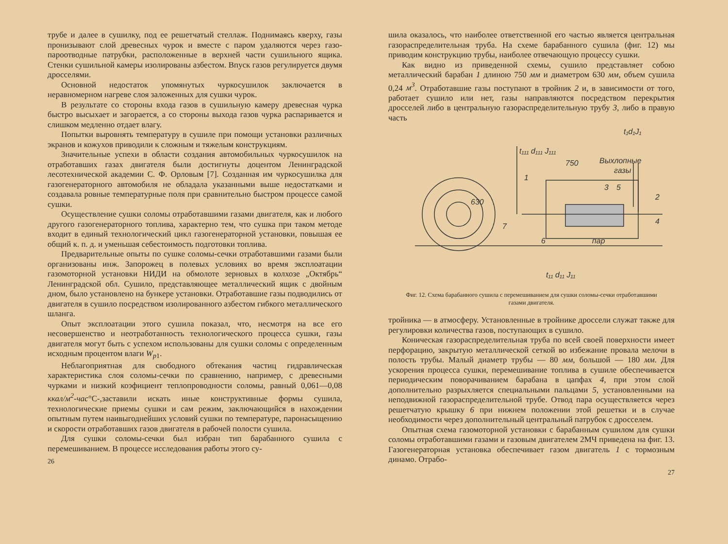трубе и далее в сушилку, под ее решетчатый стеллаж. Поднимаясь кверху, газы пронизывают слой древесных чурок и вместе с паром удаляются через газо-пароотводные патрубки, расположенные в верхней части сушильного ящика. Стенки сушильной камеры изолированы азбестом. Впуск газов регулируется двумя дросселями.
Основной недостаток упомянутых чуркосушилок заключается в неравномерном нагреве слоя заложенных для сушки чурок.
В результате со стороны входа газов в сушильную камеру древесная чурка быстро высыхает и загорается, а со стороны выхода газов чурка распаривается и слишком медленно отдает влагу.
Попытки выровнять температуру в сушиле при помощи установки различных экранов и кожухов приводили к сложным и тяжелым конструкциям.
Значительные успехи в области создания автомобильных чуркосушилок на отработавших газах двигателя были достигнуты доцентом Ленинградской лесотехнической академии С. Ф. Орловым [7]. Созданная им чуркосушилка для газогенераторного автомобиля не обладала указанными выше недостатками и создавала ровные температурные поля при сравнительно быстром процессе самой сушки.
Осуществление сушки соломы отработавшими газами двигателя, как и любого другого газогенераторного топлива, характерно тем, что сушка при таком методе входит в единый технологический цикл газогенераторной установки, повышая ее общий к. п. д. и уменьшая себестоимость подготовки топлива.
Предварительные опыты по сушке соломы-сечки отработавшими газами были организованы инж. Запорожец в полевых условиях во время эксплоатации газомоторной установки НИДИ на обмолоте зерновых в колхозе „Октябрь“ Ленинградской обл. Сушило, представляющее металлический ящик с двойным дном, было установлено на бункере установки. Отработавшие газы подводились от двигателя в сушило посредством изолированного азбестом гибкого металлического шланга.
Опыт эксплоатации этого сушила показал, что, несмотря на все его несовершенство и неотработанность технологического процесса сушки, газы двигателя могут быть с успехом использованы для сушки соломы с определенным исходным процентом влаги W<sub>p1</sub>.
Неблагоприятная для свободного обтекания частиц гидравлическая характеристика слоя соломы-сечки по сравнению, например, с древесными чурками и низкий коэфициент теплопроводности соломы, равный 0,061—0,08 ккал/м<sup>2</sup>-час°С-,заставили искать иные конструктивные формы сушила, технологические приемы сушки и сам режим, заключающийся в нахождении опытным путем наивыгоднейших условий сушки по температуре, паронасыщению и скорости отработавших газов двигателя в рабочей полости сушила.
Для сушки соломы-сечки был избран тип барабанного сушила с перемешиванием. В процессе исследования работы этого су-
26
шила оказалось, что наиболее ответственной его частью является центральная газораспределительная труба. На схеме барабанного сушила (фиг. 12) мы приводим конструкцию трубы, наиболее отвечающую процессу сушки.
Как видно из приведенной схемы, сушило представляет собою металлический барабан 1 длиною 750 мм и диаметром 630 мм, объем сушила 0,24 м<sup>3</sup>. Отработавшие газы поступают в тройник 2 и, в зависимости от того, работает сушило или нет, газы направляются посредством перекрытия дросселей либо в центральную газораспределительную трубу 3, либо в правую часть
t₁d₁J₁
Выхлопные
газы
t₁₁₁ d₁₁₁ J₁₁₁
750
1
3
5
2
4
7
6
пар
630
t₁₁ d₁₁ J₁₁
Фиг. 12. Схема барабанного сушила с перемешиванием для сушки соломы-сечки отработавшими газами двигателя.
тройника — в атмосферу. Установленные в тройнике дроссели служат также для регулировки количества газов, поступающих в сушило.
Коническая газораспределительная труба по всей своей поверхности имеет перфорацию, закрытую металлической сеткой во избежание провала мелочи в полость трубы. Малый диаметр трубы — 80 мм, большой — 180 мм. Для ускорения процесса сушки, перемешивание топлива в сушиле обеспечивается периодическим поворачиванием барабана в цапфах 4, при этом слой дополнительно разрыхляется специальными пальцами 5, установленными на неподвижной газораспределительной трубе. Отвод пара осуществляется через решетчатую крышку 6 при нижнем положении этой решетки и в случае необходимости через дополнительный центральный патрубок с дросселем.
Опытная схема газомоторной установки с барабанным сушилом для сушки соломы отработавшими газами и газовым двигателем 2МЧ приведена на фиг. 13. Газогенераторная установка обеспечивает газом двигатель 1 с тормозным динамо. Отрабо-
27